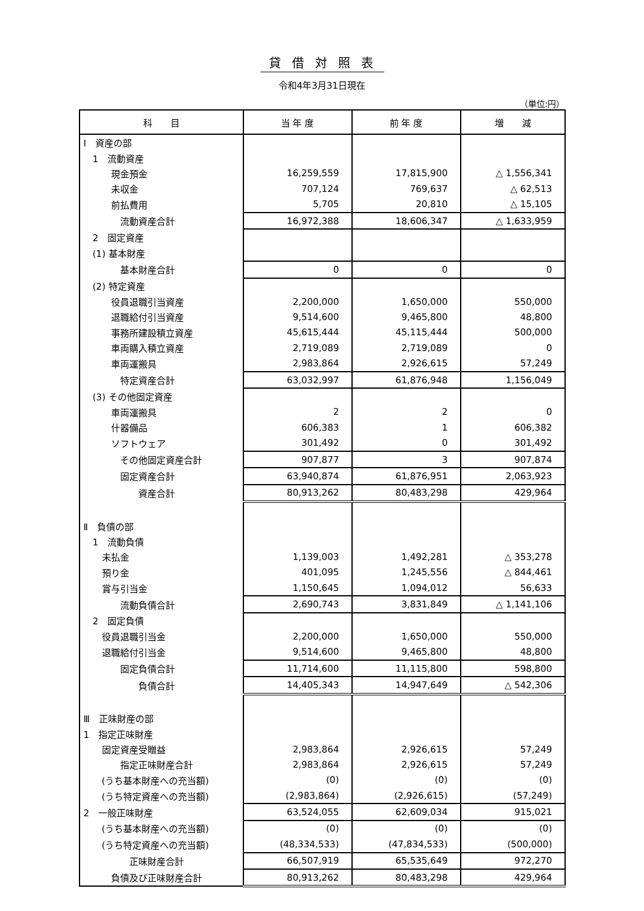貸借対照表
令和4年3月31日現在
（単位:円）
| 科 目 | 当 年 度 | 前 年 度 | 増 減 |
| --- | --- | --- | --- |
| Ⅰ 資産の部 | | | |
| 1 流動資産 | | | |
| 現金預金 | 16,259,559 | 17,815,900 | △ 1,556,341 |
| 未収金 | 707,124 | 769,637 | △ 62,513 |
| 前払費用 | 5,705 | 20,810 | △ 15,105 |
| 流動資産合計 | 16,972,388 | 18,606,347 | △ 1,633,959 |
| 2 固定資産 | | | |
| (1) 基本財産 | | | |
| 基本財産合計 | 0 | 0 | 0 |
| (2) 特定資産 | | | |
| 役員退職引当資産 | 2,200,000 | 1,650,000 | 550,000 |
| 退職給付引当資産 | 9,514,600 | 9,465,800 | 48,800 |
| 事務所建設積立資産 | 45,615,444 | 45,115,444 | 500,000 |
| 車両購入積立資産 | 2,719,089 | 2,719,089 | 0 |
| 車両運搬具 | 2,983,864 | 2,926,615 | 57,249 |
| 特定資産合計 | 63,032,997 | 61,876,948 | 1,156,049 |
| (3) その他固定資産 | | | |
| 車両運搬具 | 2 | 2 | 0 |
| 什器備品 | 606,383 | 1 | 606,382 |
| ソフトウェア | 301,492 | 0 | 301,492 |
| その他固定資産合計 | 907,877 | 3 | 907,874 |
| 固定資産合計 | 63,940,874 | 61,876,951 | 2,063,923 |
| 資産合計 | 80,913,262 | 80,483,298 | 429,964 |
| Ⅱ 負債の部 | | | |
| 1 流動負債 | | | |
| 未払金 | 1,139,003 | 1,492,281 | △ 353,278 |
| 預り金 | 401,095 | 1,245,556 | △ 844,461 |
| 賞与引当金 | 1,150,645 | 1,094,012 | 56,633 |
| 流動負債合計 | 2,690,743 | 3,831,849 | △ 1,141,106 |
| 2 固定負債 | | | |
| 役員退職引当金 | 2,200,000 | 1,650,000 | 550,000 |
| 退職給付引当金 | 9,514,600 | 9,465,800 | 48,800 |
| 固定負債合計 | 11,714,600 | 11,115,800 | 598,800 |
| 負債合計 | 14,405,343 | 14,947,649 | △ 542,306 |
| Ⅲ 正味財産の部 | | | |
| 1 指定正味財産 | | | |
| 固定資産受贈益 | 2,983,864 | 2,926,615 | 57,249 |
| 指定正味財産合計 | 2,983,864 | 2,926,615 | 57,249 |
| (うち基本財産への充当額) | (0) | (0) | (0) |
| (うち特定資産への充当額) | (2,983,864) | (2,926,615) | (57,249) |
| 2 一般正味財産 | 63,524,055 | 62,609,034 | 915,021 |
| (うち基本財産への充当額) | (0) | (0) | (0) |
| (うち特定資産への充当額) | (48,334,533) | (47,834,533) | (500,000) |
| 正味財産合計 | 66,507,919 | 65,535,649 | 972,270 |
| 負債及び正味財産合計 | 80,913,262 | 80,483,298 | 429,964 |